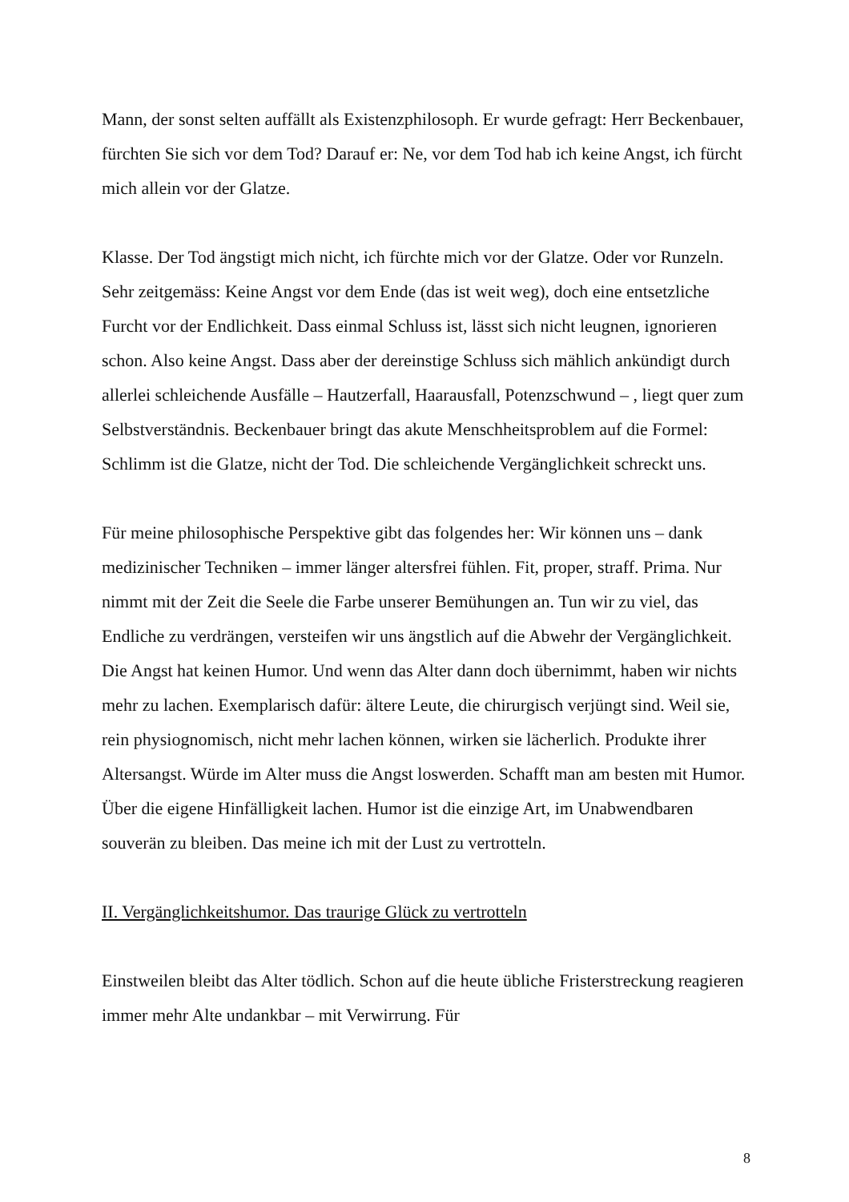Mann, der sonst selten auffällt als Existenzphilosoph. Er wurde gefragt: Herr Beckenbauer, fürchten Sie sich vor dem Tod? Darauf er: Ne, vor dem Tod hab ich keine Angst, ich fürcht mich allein vor der Glatze.
Klasse. Der Tod ängstigt mich nicht, ich fürchte mich vor der Glatze. Oder vor Runzeln. Sehr zeitgemäss: Keine Angst vor dem Ende (das ist weit weg), doch eine entsetzliche Furcht vor der Endlichkeit. Dass einmal Schluss ist, lässt sich nicht leugnen, ignorieren schon. Also keine Angst. Dass aber der dereinstige Schluss sich mählich ankündigt durch allerlei schleichende Ausfälle – Hautzerfall, Haarausfall, Potenzschwund – , liegt quer zum Selbstverständnis. Beckenbauer bringt das akute Menschheitsproblem auf die Formel: Schlimm ist die Glatze, nicht der Tod. Die schleichende Vergänglichkeit schreckt uns.
Für meine philosophische Perspektive gibt das folgendes her: Wir können uns – dank medizinischer Techniken – immer länger altersfrei fühlen. Fit, proper, straff. Prima. Nur nimmt mit der Zeit die Seele die Farbe unserer Bemühungen an. Tun wir zu viel, das Endliche zu verdrängen, versteifen wir uns ängstlich auf die Abwehr der Vergänglichkeit. Die Angst hat keinen Humor. Und wenn das Alter dann doch übernimmt, haben wir nichts mehr zu lachen. Exemplarisch dafür: ältere Leute, die chirurgisch verjüngt sind. Weil sie, rein physiognomisch, nicht mehr lachen können, wirken sie lächerlich. Produkte ihrer Altersangst. Würde im Alter muss die Angst loswerden. Schafft man am besten mit Humor. Über die eigene Hinfälligkeit lachen. Humor ist die einzige Art, im Unabwendbaren souverän zu bleiben. Das meine ich mit der Lust zu vertrotteln.
II. Vergänglichkeitshumor. Das traurige Glück zu vertrotteln
Einstweilen bleibt das Alter tödlich. Schon auf die heute übliche Fristerstreckung reagieren immer mehr Alte undankbar – mit Verwirrung. Für
8